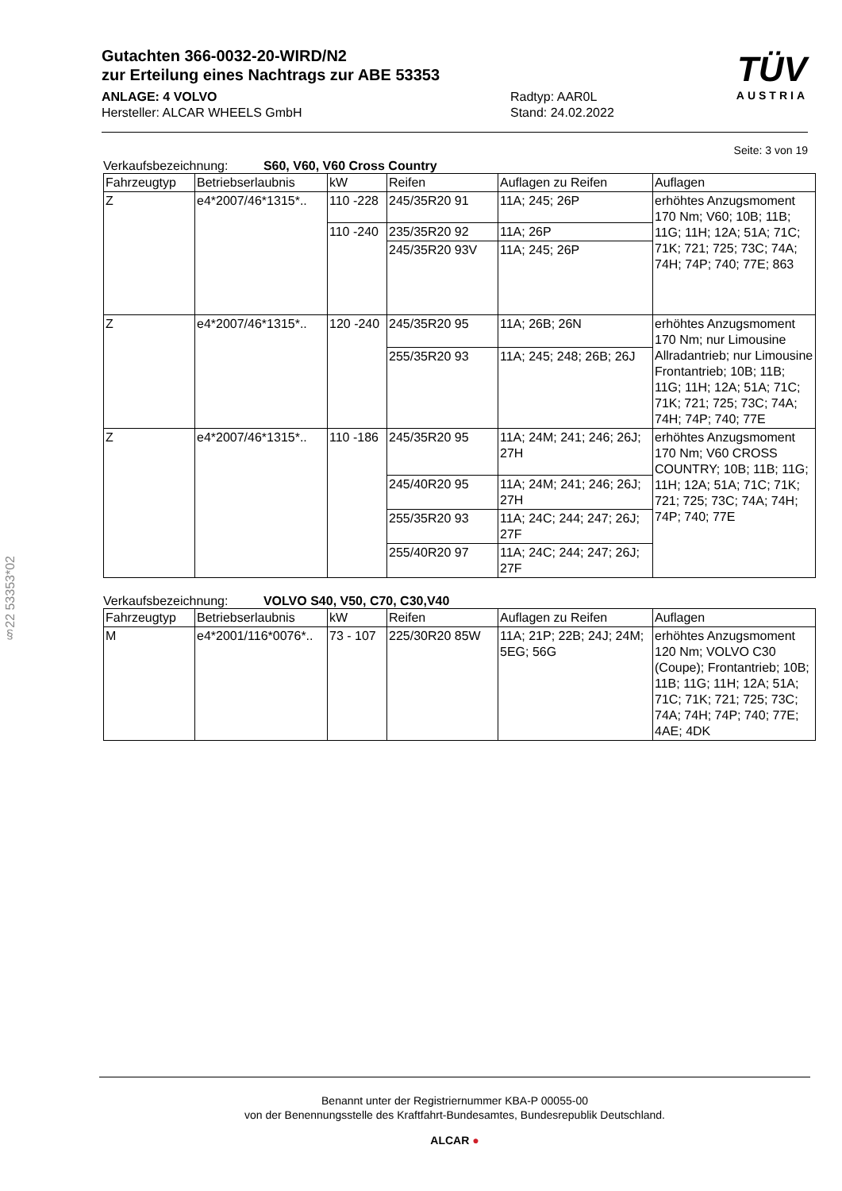Gutachten 366-0032-20-WIRD/N2
zur Erteilung eines Nachtrags zur ABE 53353
ANLAGE: 4 VOLVO Radtyp: AAR0L
Hersteller: ALCAR WHEELS GmbH Stand: 24.02.2022
TÜV
AUSTRIA
Seite: 3 von 19
Verkaufsbezeichnung: S60, V60, V60 Cross Country
| Fahrzeugtyp | Betriebserlaubnis | kW | Reifen | Auflagen zu Reifen | Auflagen |
| --- | --- | --- | --- | --- | --- |
| Z | e4*2007/46*1315*.. | 110 -228 | 245/35R20 91 | 11A; 245; 26P | erhöhtes Anzugsmoment 170 Nm; V60; 10B; 11B; 11G; 11H; 12A; 51A; 71C; 71K; 721; 725; 73C; 74A; 74H; 74P; 740; 77E; 863 |
| | | 110 -240 | 235/35R20 92 | 11A; 26P | |
| | | | 245/35R20 93V | 11A; 245; 26P | |
| Z | e4*2007/46*1315*.. | 120 -240 | 245/35R20 95 | 11A; 26B; 26N | erhöhtes Anzugsmoment 170 Nm; nur Limousine Allradantrieb; nur Limousine Frontantrieb; 10B; 11B; 11G; 11H; 12A; 51A; 71C; 71K; 721; 725; 73C; 74A; 74H; 74P; 740; 77E |
| | | | 255/35R20 93 | 11A; 245; 248; 26B; 26J | |
| Z | e4*2007/46*1315*.. | 110 -186 | 245/35R20 95 | 11A; 24M; 241; 246; 26J; 27H | erhöhtes Anzugsmoment 170 Nm; V60 CROSS COUNTRY; 10B; 11B; 11G; 11H; 12A; 51A; 71C; 71K; 721; 725; 73C; 74A; 74H; 74P; 740; 77E |
| | | | 245/40R20 95 | 11A; 24M; 241; 246; 26J; 27H | |
| | | | 255/35R20 93 | 11A; 24C; 244; 247; 26J; 27F | |
| | | | 255/40R20 97 | 11A; 24C; 244; 247; 26J; 27F | |
Verkaufsbezeichnung: VOLVO S40, V50, C70, C30,V40
| Fahrzeugtyp | Betriebserlaubnis | kW | Reifen | Auflagen zu Reifen | Auflagen |
| --- | --- | --- | --- | --- | --- |
| M | e4*2001/116*0076*.. | 73 - 107 | 225/30R20 85W | 11A; 21P; 22B; 24J; 24M; 5EG; 56G | erhöhtes Anzugsmoment 120 Nm; VOLVO C30 (Coupe); Frontantrieb; 10B; 11B; 11G; 11H; 12A; 51A; 71C; 71K; 721; 725; 73C; 74A; 74H; 74P; 740; 77E; 4AE; 4DK |
§22 53353*02
Benannt unter der Registriernummer KBA-P 00055-00
von der Benennungsstelle des Kraftfahrt-Bundesamtes, Bundesrepublik Deutschland.
ALCAR ●